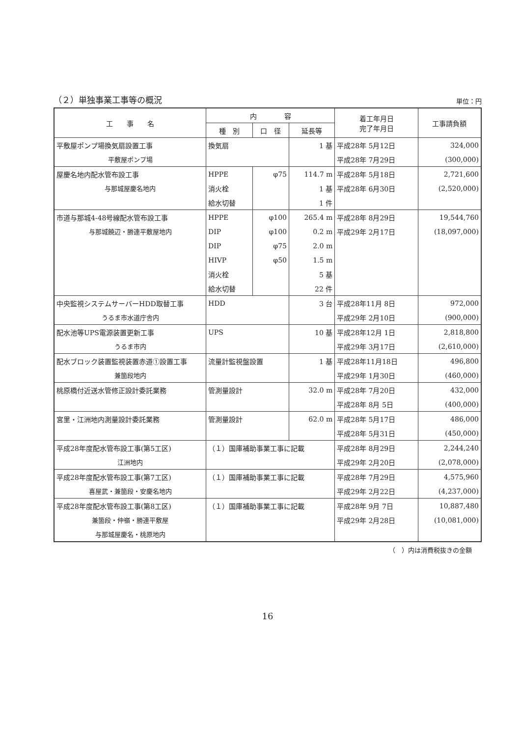（２）単独事業工事等の概況 単位：円
| 工 事 名 | 内 容 | | | 着工年月日 完了年月日 | 工事請負額 |
| --- | --- | --- | --- | --- | --- |
| | 種 別 | 口 径 | 延長等 | | |
| 平敷屋ポンプ場換気扇設置工事 | 換気扇 | | 1 基 | 平成28年 5月12日 | 324,000 |
| 平敷屋ポンプ場 | | | | 平成28年 7月29日 | (300,000) |
| 屋慶名地内配水管布設工事 | HPPE | φ75 | 114.7 m | 平成28年 5月18日 | 2,721,600 |
| 与那城屋慶名地内 | 消火栓 | | 1 基 | 平成28年 6月30日 | (2,520,000) |
| | 給水切替 | | 1 件 | | |
| 市道与那城4-48号線配水管布設工事 | HPPE | φ100 | 265.4 m | 平成28年 8月29日 | 19,544,760 |
| 与那城饒辺・勝連平敷屋地内 | DIP | φ100 | 0.2 m | 平成29年 2月17日 | (18,097,000) |
| | DIP | φ75 | 2.0 m | | |
| | HIVP | φ50 | 1.5 m | | |
| | 消火栓 | | 5 基 | | |
| | 給水切替 | | 22 件 | | |
| 中央監視システムサーバーHDD取替工事 | HDD | | 3 台 | 平成28年11月 8日 | 972,000 |
| うるま市水道庁舎内 | | | | 平成29年 2月10日 | (900,000) |
| 配水池等UPS電源装置更新工事 | UPS | | 10 基 | 平成28年12月 1日 | 2,818,800 |
| うるま市内 | | | | 平成29年 3月17日 | (2,610,000) |
| 配水ブロック装置監視装置赤道①設置工事 | 流量計監視盤設置 | | 1 基 | 平成28年11月18日 | 496,800 |
| 兼箇段地内 | | | | 平成29年 1月30日 | (460,000) |
| 桃原橋付近送水管修正設計委託業務 | 管測量設計 | | 32.0 m | 平成28年 7月20日 | 432,000 |
| | | | | 平成28年 8月 5日 | (400,000) |
| 宮里・江洲地内測量設計委託業務 | 管測量設計 | | 62.0 m | 平成28年 5月17日 | 486,000 |
| | | | | 平成28年 5月31日 | (450,000) |
| 平成28年度配水管布設工事(第5工区) | （１）国庫補助事業工事に記載 | | | 平成28年 8月29日 | 2,244,240 |
| 江洲地内 | | | | 平成29年 2月20日 | (2,078,000) |
| 平成28年度配水管布設工事(第7工区) | （１）国庫補助事業工事に記載 | | | 平成28年 7月29日 | 4,575,960 |
| 喜屋武・兼箇段・安慶名地内 | | | | 平成29年 2月22日 | (4,237,000) |
| 平成28年度配水管布設工事(第8工区) | （１）国庫補助事業工事に記載 | | | 平成28年 9月 7日 | 10,887,480 |
| 兼箇段・仲嶺・勝連平敷屋 | | | | 平成29年 2月28日 | (10,081,000) |
| 与那城屋慶名・桃原地内 | | | | | |
（　）内は消費税抜きの金額
16